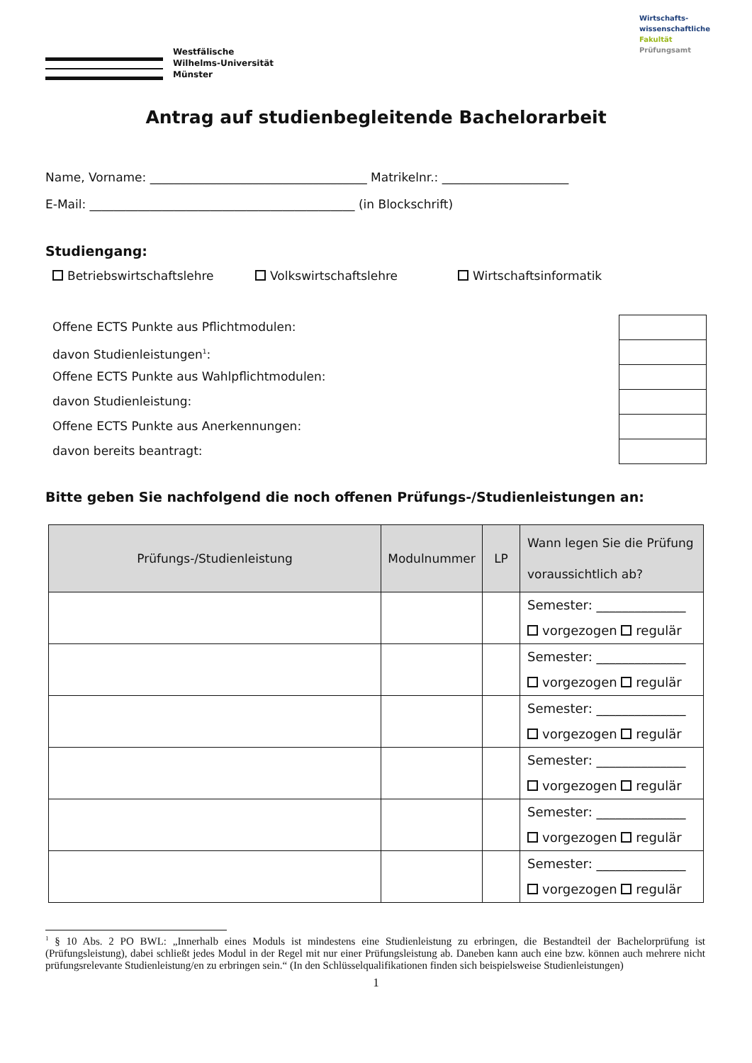Westfälische
Wilhelms-Universität
Münster
Wirtschafts-
wissenschaftliche
Fakultät
Prüfungsamt
Antrag auf studienbegleitende Bachelorarbeit
Name, Vorname: ____________________________________ Matrikelnr.: _____________________
E-Mail: ____________________________________________ (in Blockschrift)
Studiengang:
Betriebswirtschaftslehre Volkswirtschaftslehre Wirtschaftsinformatik
Offene ECTS Punkte aus Pflichtmodulen:
davon Studienleistungen<sup>1</sup>:
Offene ECTS Punkte aus Wahlpflichtmodulen:
davon Studienleistung:
Offene ECTS Punkte aus Anerkennungen:
davon bereits beantragt:
Bitte geben Sie nachfolgend die noch offenen Prüfungs-/Studienleistungen an:
| Prüfungs-/Studienleistung | Modulnummer | LP | Wann legen Sie die Prüfung voraussichtlich ab? |
| --- | --- | --- | --- |
| | | | Semester: ______________ vorgezogen regulär |
| | | | Semester: ______________ vorgezogen regulär |
| | | | Semester: ______________ vorgezogen regulär |
| | | | Semester: ______________ vorgezogen regulär |
| | | | Semester: ______________ vorgezogen regulär |
| | | | Semester: ______________ vorgezogen regulär |
<sup>1</sup> § 10 Abs. 2 PO BWL: „Innerhalb eines Moduls ist mindestens eine Studienleistung zu erbringen, die Bestandteil der Bachelorprüfung ist (Prüfungsleistung), dabei schließt jedes Modul in der Regel mit nur einer Prüfungsleistung ab. Daneben kann auch eine bzw. können auch mehrere nicht prüfungsrelevante Studienleistung/en zu erbringen sein.“ (In den Schlüsselqualifikationen finden sich beispielsweise Studienleistungen)
1